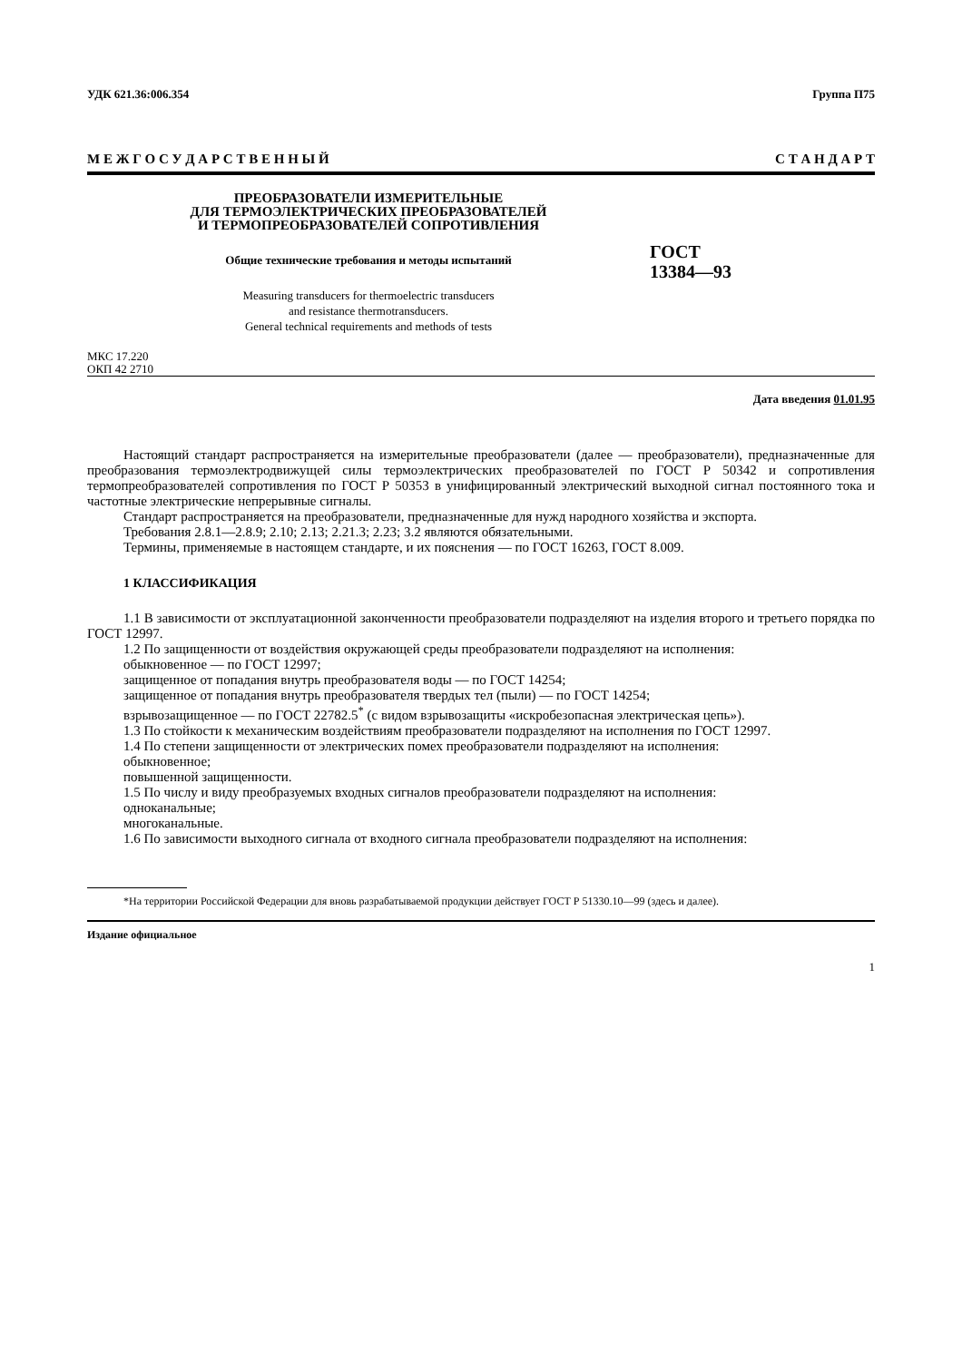УДК 621.36:006.354 Группа П75
М Е Ж Г О С У Д А Р С Т В Е Н Н Ы Й С Т А Н Д А Р Т
ПРЕОБРАЗОВАТЕЛИ ИЗМЕРИТЕЛЬНЫЕ
ДЛЯ ТЕРМОЭЛЕКТРИЧЕСКИХ ПРЕОБРАЗОВАТЕЛЕЙ
И ТЕРМОПРЕОБРАЗОВАТЕЛЕЙ СОПРОТИВЛЕНИЯ
Общие технические требования и методы испытаний
Measuring transducers for thermoelectric transducers
and resistance thermotransducers.
General technical requirements and methods of tests
ГОСТ
13384—93
МКС 17.220
ОКП 42 2710
Дата введения 01.01.95
Настоящий стандарт распространяется на измерительные преобразователи (далее — преобразователи), предназначенные для преобразования термоэлектродвижущей силы термоэлектрических преобразователей по ГОСТ Р 50342 и сопротивления термопреобразователей сопротивления по ГОСТ Р 50353 в унифицированный электрический выходной сигнал постоянного тока и частотные электрические непрерывные сигналы.
Стандарт распространяется на преобразователи, предназначенные для нужд народного хозяйства и экспорта.
Требования 2.8.1—2.8.9; 2.10; 2.13; 2.21.3; 2.23; 3.2 являются обязательными.
Термины, применяемые в настоящем стандарте, и их пояснения — по ГОСТ 16263, ГОСТ 8.009.
1 КЛАССИФИКАЦИЯ
1.1 В зависимости от эксплуатационной законченности преобразователи подразделяют на изделия второго и третьего порядка по ГОСТ 12997.
1.2 По защищенности от воздействия окружающей среды преобразователи подразделяют на исполнения:
обыкновенное — по ГОСТ 12997;
защищенное от попадания внутрь преобразователя воды — по ГОСТ 14254;
защищенное от попадания внутрь преобразователя твердых тел (пыли) — по ГОСТ 14254;
взрывозащищенное — по ГОСТ 22782.5<sup>*</sup> (с видом взрывозащиты «искробезопасная электрическая цепь»).
1.3 По стойкости к механическим воздействиям преобразователи подразделяют на исполнения по ГОСТ 12997.
1.4 По степени защищенности от электрических помех преобразователи подразделяют на исполнения:
обыкновенное;
повышенной защищенности.
1.5 По числу и виду преобразуемых входных сигналов преобразователи подразделяют на исполнения:
одноканальные;
многоканальные.
1.6 По зависимости выходного сигнала от входного сигнала преобразователи подразделяют на исполнения:
*На территории Российской Федерации для вновь разрабатываемой продукции действует ГОСТ Р 51330.10—99 (здесь и далее).
Издание официальное
1